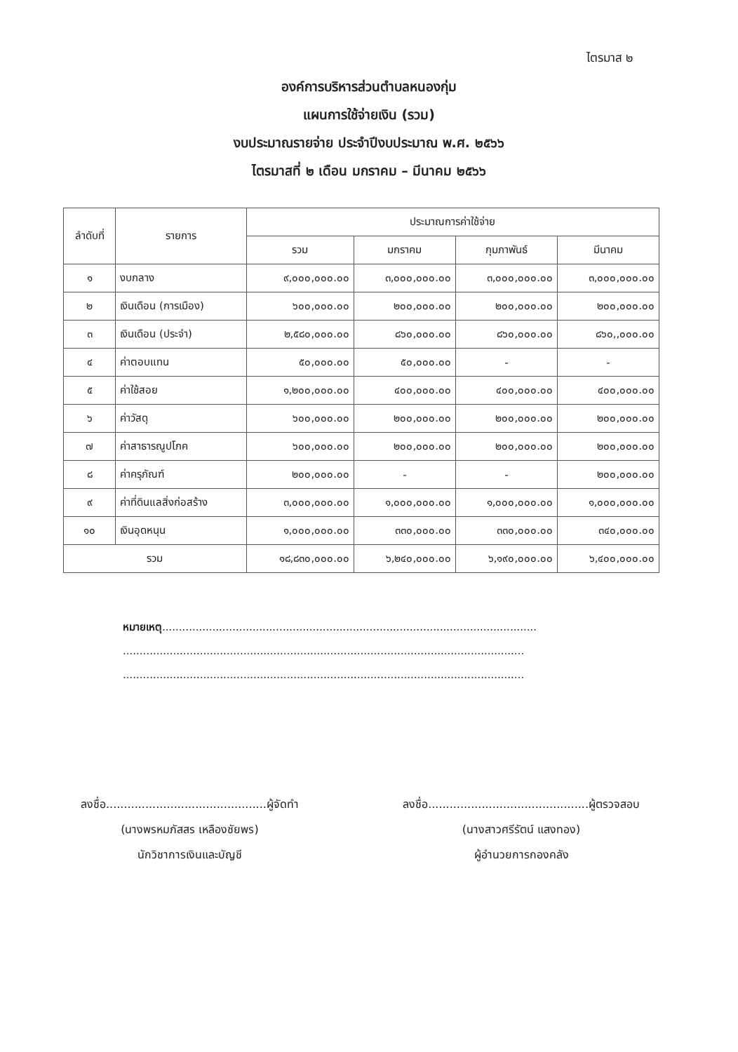ไตรมาส ๒
องค์การบริหารส่วนตำบลหนองกุ่ม
แผนการใช้จ่ายเงิน (รวม)
งบประมาณรายจ่าย ประจำปีงบประมาณ พ.ศ. ๒๕๖๖
ไตรมาสที่ ๒ เดือน มกราคม – มีนาคม ๒๕๖๖
| ลำดับที่ | รายการ | ประมาณการค่าใช้จ่าย | | | |
| --- | --- | --- | --- | --- | --- |
| | | รวม | มกราคม | กุมภาพันธ์ | มีนาคม |
| ๑ | งบกลาง | ๙,๐๐๐,๐๐๐.๐๐ | ๓,๐๐๐,๐๐๐.๐๐ | ๓,๐๐๐,๐๐๐.๐๐ | ๓,๐๐๐,๐๐๐.๐๐ |
| ๒ | เงินเดือน (การเมือง) | ๖๐๐,๐๐๐.๐๐ | ๒๐๐,๐๐๐.๐๐ | ๒๐๐,๐๐๐.๐๐ | ๒๐๐,๐๐๐.๐๐ |
| ๓ | เงินเดือน (ประจำ) | ๒,๕๘๐,๐๐๐.๐๐ | ๘๖๐,๐๐๐.๐๐ | ๘๖๐,๐๐๐.๐๐ | ๘๖๐,,๐๐๐.๐๐ |
| ๔ | ค่าตอบแทน | ๕๐,๐๐๐.๐๐ | ๕๐,๐๐๐.๐๐ | - | - |
| ๕ | ค่าใช้สอย | ๑,๒๐๐,๐๐๐.๐๐ | ๔๐๐,๐๐๐.๐๐ | ๔๐๐,๐๐๐.๐๐ | ๔๐๐,๐๐๐.๐๐ |
| ๖ | ค่าวัสดุ | ๖๐๐,๐๐๐.๐๐ | ๒๐๐,๐๐๐.๐๐ | ๒๐๐,๐๐๐.๐๐ | ๒๐๐,๐๐๐.๐๐ |
| ๗ | ค่าสาธารณูปโภค | ๖๐๐,๐๐๐.๐๐ | ๒๐๐,๐๐๐.๐๐ | ๒๐๐,๐๐๐.๐๐ | ๒๐๐,๐๐๐.๐๐ |
| ๘ | ค่าครุภัณฑ์ | ๒๐๐,๐๐๐.๐๐ | - | - | ๒๐๐,๐๐๐.๐๐ |
| ๙ | ค่าที่ดินแลสิ่งก่อสร้าง | ๓,๐๐๐,๐๐๐.๐๐ | ๑,๐๐๐,๐๐๐.๐๐ | ๑,๐๐๐,๐๐๐.๐๐ | ๑,๐๐๐,๐๐๐.๐๐ |
| ๑๐ | เงินอุดหนุน | ๑,๐๐๐,๐๐๐.๐๐ | ๓๓๐,๐๐๐.๐๐ | ๓๓๐,๐๐๐.๐๐ | ๓๔๐,๐๐๐.๐๐ |
| รวม | | ๑๘,๘๓๐,๐๐๐.๐๐ | ๖,๒๔๐,๐๐๐.๐๐ | ๖,๑๙๐,๐๐๐.๐๐ | ๖,๔๐๐,๐๐๐.๐๐ |
หมายเหตุ................................................................................................................
........................................................................................................................
........................................................................................................................
ลงชื่อ.............................................ผู้จัดทำ
(นางพรหมภัสสร เหลืองชัยพร)
นักวิชาการเงินและบัญชี
ลงชื่อ.............................................ผู้ตรวจสอบ
(นางสาวศรีรัตน์ แสงทอง)
ผู้อำนวยการกองคลัง